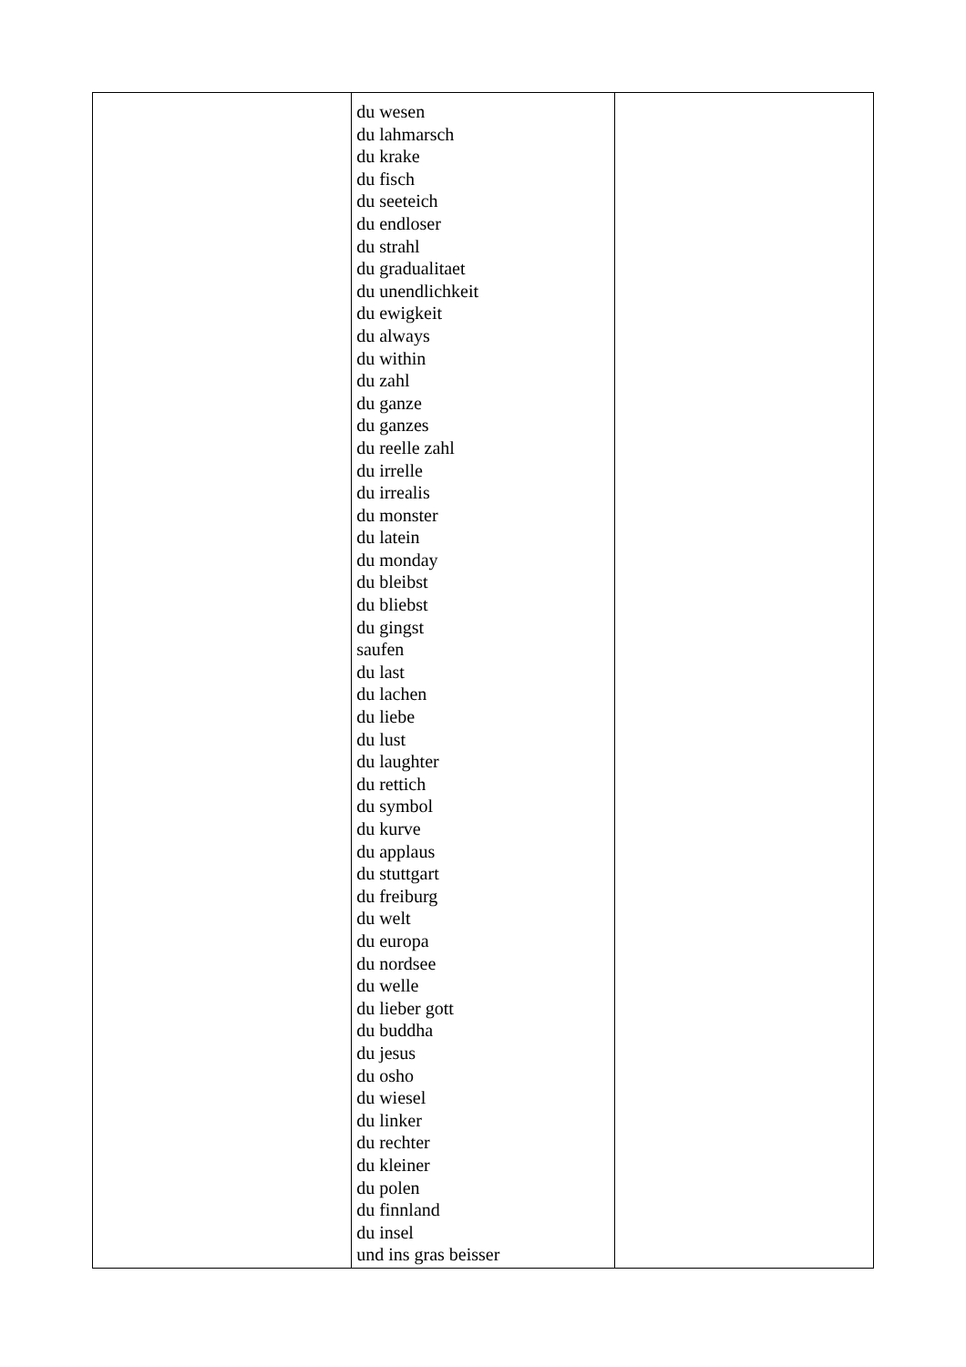| | du wesen du lahmarsch du krake du fisch du seeteich du endloser du strahl du gradualitaet du unendlichkeit du ewigkeit du always du within du zahl du ganze du ganzes du reelle zahl du irrelle du irrealis du monster du latein du monday du bleibst du bliebst du gingst saufen du last du lachen du liebe du lust du laughter du rettich du symbol du kurve du applaus du stuttgart du freiburg du welt du europa du nordsee du welle du lieber gott du buddha du jesus du osho du wiesel du linker du rechter du kleiner du polen du finnland du insel und ins gras beisser | |